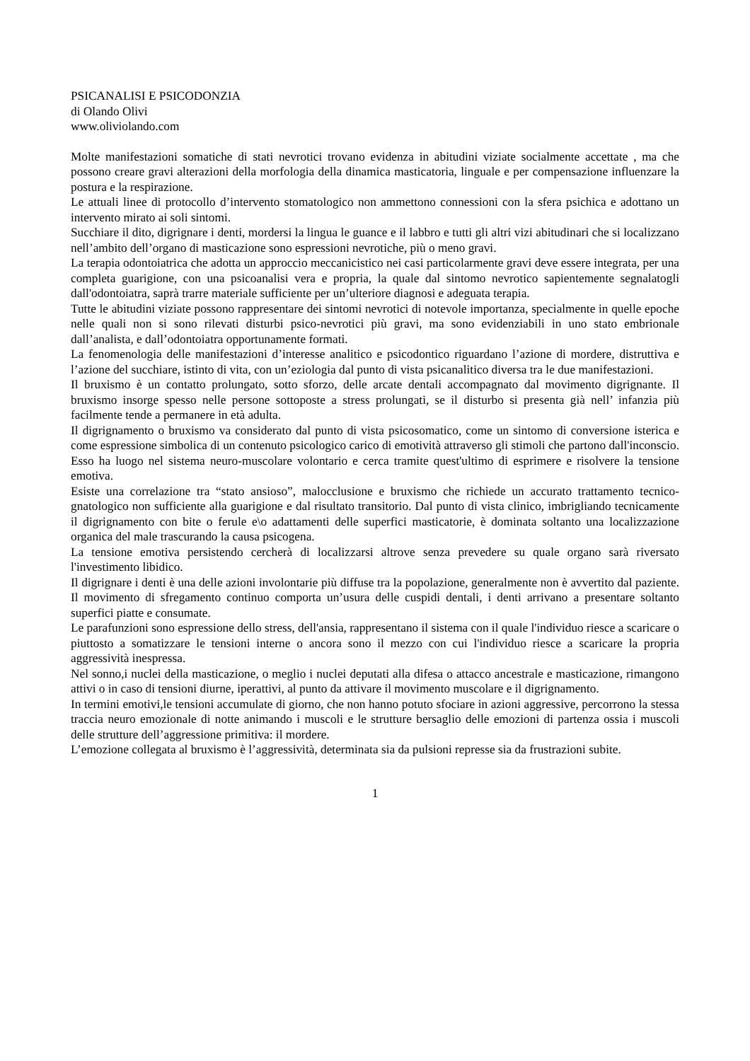PSICANALISI E PSICODONZIA
di Olando Olivi
www.oliviolando.com
Molte manifestazioni somatiche di stati nevrotici trovano evidenza in abitudini viziate socialmente accettate , ma che possono creare gravi alterazioni della morfologia della dinamica masticatoria, linguale e per compensazione influenzare la postura e la respirazione.
Le attuali linee di protocollo d’intervento stomatologico non ammettono connessioni con la sfera psichica e adottano un intervento mirato ai soli sintomi.
Succhiare il dito, digrignare i denti, mordersi la lingua le guance e il labbro e tutti gli altri vizi abitudinari che si localizzano nell’ambito dell’organo di masticazione sono espressioni nevrotiche, più o meno gravi.
La terapia odontoiatrica che adotta un approccio meccanicistico nei casi particolarmente gravi deve essere integrata, per una completa guarigione, con una psicoanalisi vera e propria, la quale dal sintomo nevrotico sapientemente segnalatogli dall'odontoiatra, saprà trarre materiale sufficiente per un’ulteriore diagnosi e adeguata terapia.
Tutte le abitudini viziate possono rappresentare dei sintomi nevrotici di notevole importanza, specialmente in quelle epoche nelle quali non si sono rilevati disturbi psico-nevrotici più gravi, ma sono evidenziabili in uno stato embrionale dall’analista, e dall’odontoiatra opportunamente formati.
La fenomenologia delle manifestazioni d’interesse analitico e psicodontico riguardano l’azione di mordere, distruttiva e l’azione del succhiare, istinto di vita, con un’eziologia dal punto di vista psicanalitico diversa tra le due manifestazioni.
Il bruxismo è un contatto prolungato, sotto sforzo, delle arcate dentali accompagnato dal movimento digrignante. Il bruxismo insorge spesso nelle persone sottoposte a stress prolungati, se il disturbo si presenta già nell’ infanzia più facilmente tende a permanere in età adulta.
Il digrignamento o bruxismo va considerato dal punto di vista psicosomatico, come un sintomo di conversione isterica e come espressione simbolica di un contenuto psicologico carico di emotività attraverso gli stimoli che partono dall'inconscio. Esso ha luogo nel sistema neuro-muscolare volontario e cerca tramite quest'ultimo di esprimere e risolvere la tensione emotiva.
Esiste una correlazione tra “stato ansioso”, malocclusione e bruxismo che richiede un accurato trattamento tecnico-gnatologico non sufficiente alla guarigione e dal risultato transitorio. Dal punto di vista clinico, imbrigliando tecnicamente il digrignamento con bite o ferule e\o adattamenti delle superfici masticatorie, è dominata soltanto una localizzazione organica del male trascurando la causa psicogena.
La tensione emotiva persistendo cercherà di localizzarsi altrove senza prevedere su quale organo sarà riversato l'investimento libidico.
Il digrignare i denti è una delle azioni involontarie più diffuse tra la popolazione, generalmente non è avvertito dal paziente. Il movimento di sfregamento continuo comporta un’usura delle cuspidi dentali, i denti arrivano a presentare soltanto superfici piatte e consumate.
Le parafunzioni sono espressione dello stress, dell'ansia, rappresentano il sistema con il quale l'individuo riesce a scaricare o piuttosto a somatizzare le tensioni interne o ancora sono il mezzo con cui l'individuo riesce a scaricare la propria aggressività inespressa.
Nel sonno,i nuclei della masticazione, o meglio i nuclei deputati alla difesa o attacco ancestrale e masticazione, rimangono attivi o in caso di tensioni diurne, iperattivi, al punto da attivare il movimento muscolare e il digrignamento.
In termini emotivi,le tensioni accumulate di giorno, che non hanno potuto sfociare in azioni aggressive, percorrono la stessa traccia neuro emozionale di notte animando i muscoli e le strutture bersaglio delle emozioni di partenza ossia i muscoli delle strutture dell’aggressione primitiva: il mordere.
L’emozione collegata al bruxismo è l’aggressività, determinata sia da pulsioni represse sia da frustrazioni subite.
1